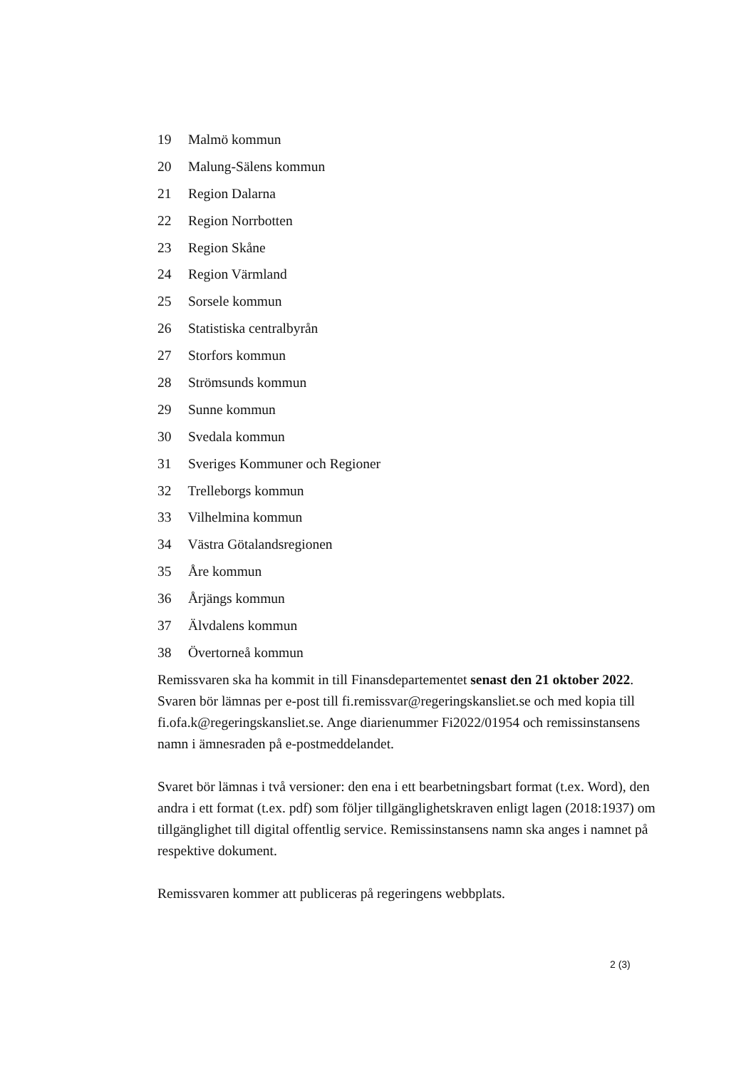19 Malmö kommun
20 Malung-Sälens kommun
21 Region Dalarna
22 Region Norrbotten
23 Region Skåne
24 Region Värmland
25 Sorsele kommun
26 Statistiska centralbyrån
27 Storfors kommun
28 Strömsunds kommun
29 Sunne kommun
30 Svedala kommun
31 Sveriges Kommuner och Regioner
32 Trelleborgs kommun
33 Vilhelmina kommun
34 Västra Götalandsregionen
35 Åre kommun
36 Årjängs kommun
37 Älvdalens kommun
38 Övertorneå kommun
Remissvaren ska ha kommit in till Finansdepartementet senast den 21 oktober 2022. Svaren bör lämnas per e-post till fi.remissvar@regeringskansliet.se och med kopia till fi.ofa.k@regeringskansliet.se. Ange diarienummer Fi2022/01954 och remissinstansens namn i ämnesraden på e-postmeddelandet.
Svaret bör lämnas i två versioner: den ena i ett bearbetningsbart format (t.ex. Word), den andra i ett format (t.ex. pdf) som följer tillgänglighetskraven enligt lagen (2018:1937) om tillgänglighet till digital offentlig service. Remissinstansens namn ska anges i namnet på respektive dokument.
Remissvaren kommer att publiceras på regeringens webbplats.
2 (3)